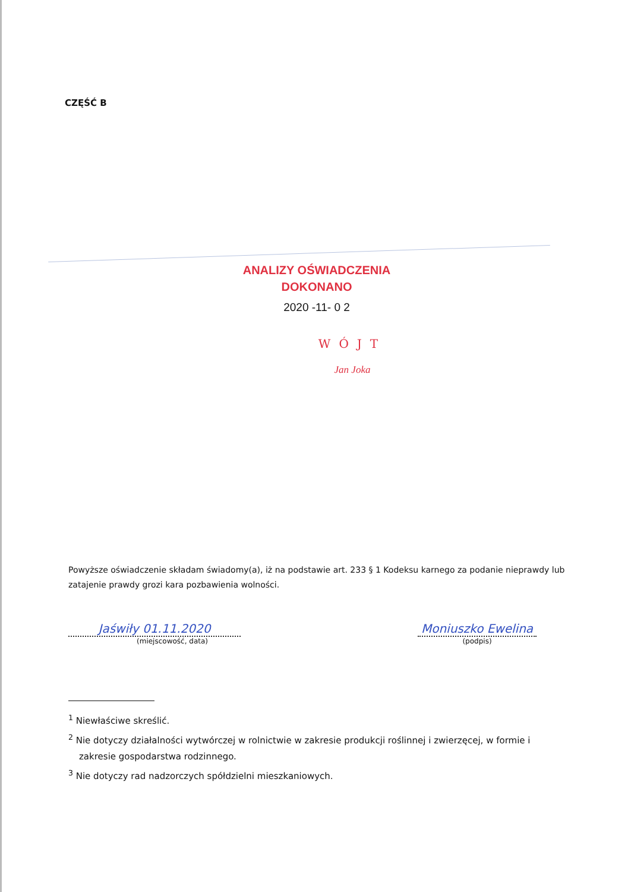CZĘŚĆ B
ANALIZY OŚWIADCZENIA
DOKONANO
2020 -11- 0 2
WÓJT
Jan Joka
Powyższe oświadczenie składam świadomy(a), iż na podstawie art. 233 § 1 Kodeksu karnego za podanie nieprawdy lub zatajenie prawdy grozi kara pozbawienia wolności.
Jaświły 01.11.2020
(miejscowość, data)
Moniuszko Ewelina
(podpis)
<sup>1</sup> Niewłaściwe skreślić.
<sup>2</sup> Nie dotyczy działalności wytwórczej w rolnictwie w zakresie produkcji roślinnej i zwierzęcej, w formie i zakresie gospodarstwa rodzinnego.
<sup>3</sup> Nie dotyczy rad nadzorczych spółdzielni mieszkaniowych.